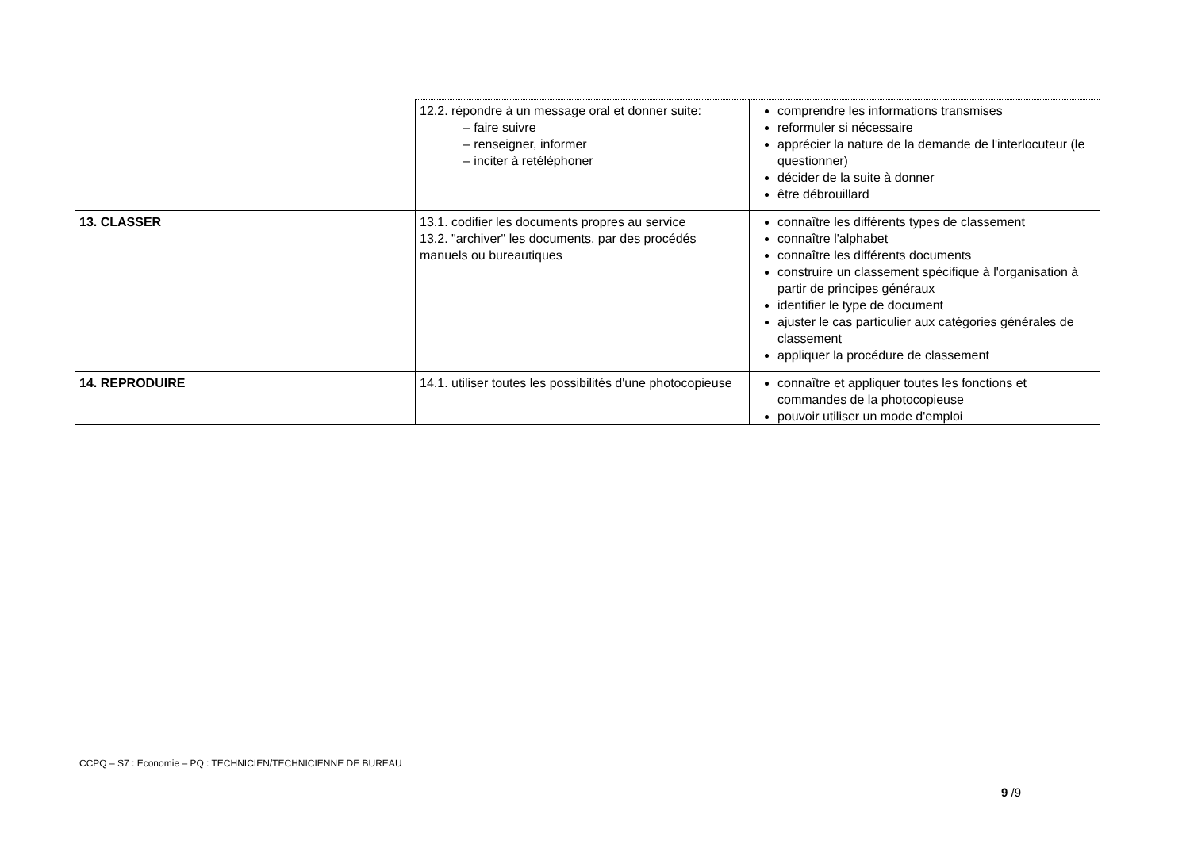| | 12.2. répondre à un message oral et donner suite: – faire suivre – renseigner, informer – inciter à retéléphoner | comprendre les informations transmises reformuler si nécessaire apprécier la nature de la demande de l'interlocuteur (le questionner) décider de la suite à donner être débrouillard |
| 13. CLASSER | 13.1. codifier les documents propres au service 13.2. "archiver" les documents, par des procédés manuels ou bureautiques | connaître les différents types de classement connaître l'alphabet connaître les différents documents construire un classement spécifique à l'organisation à partir de principes généraux identifier le type de document ajuster le cas particulier aux catégories générales de classement appliquer la procédure de classement |
| 14. REPRODUIRE | 14.1. utiliser toutes les possibilités d'une photocopieuse | connaître et appliquer toutes les fonctions et commandes de la photocopieuse pouvoir utiliser un mode d'emploi |
CCPQ – S7 : Economie – PQ : TECHNICIEN/TECHNICIENNE DE BUREAU
9 /9